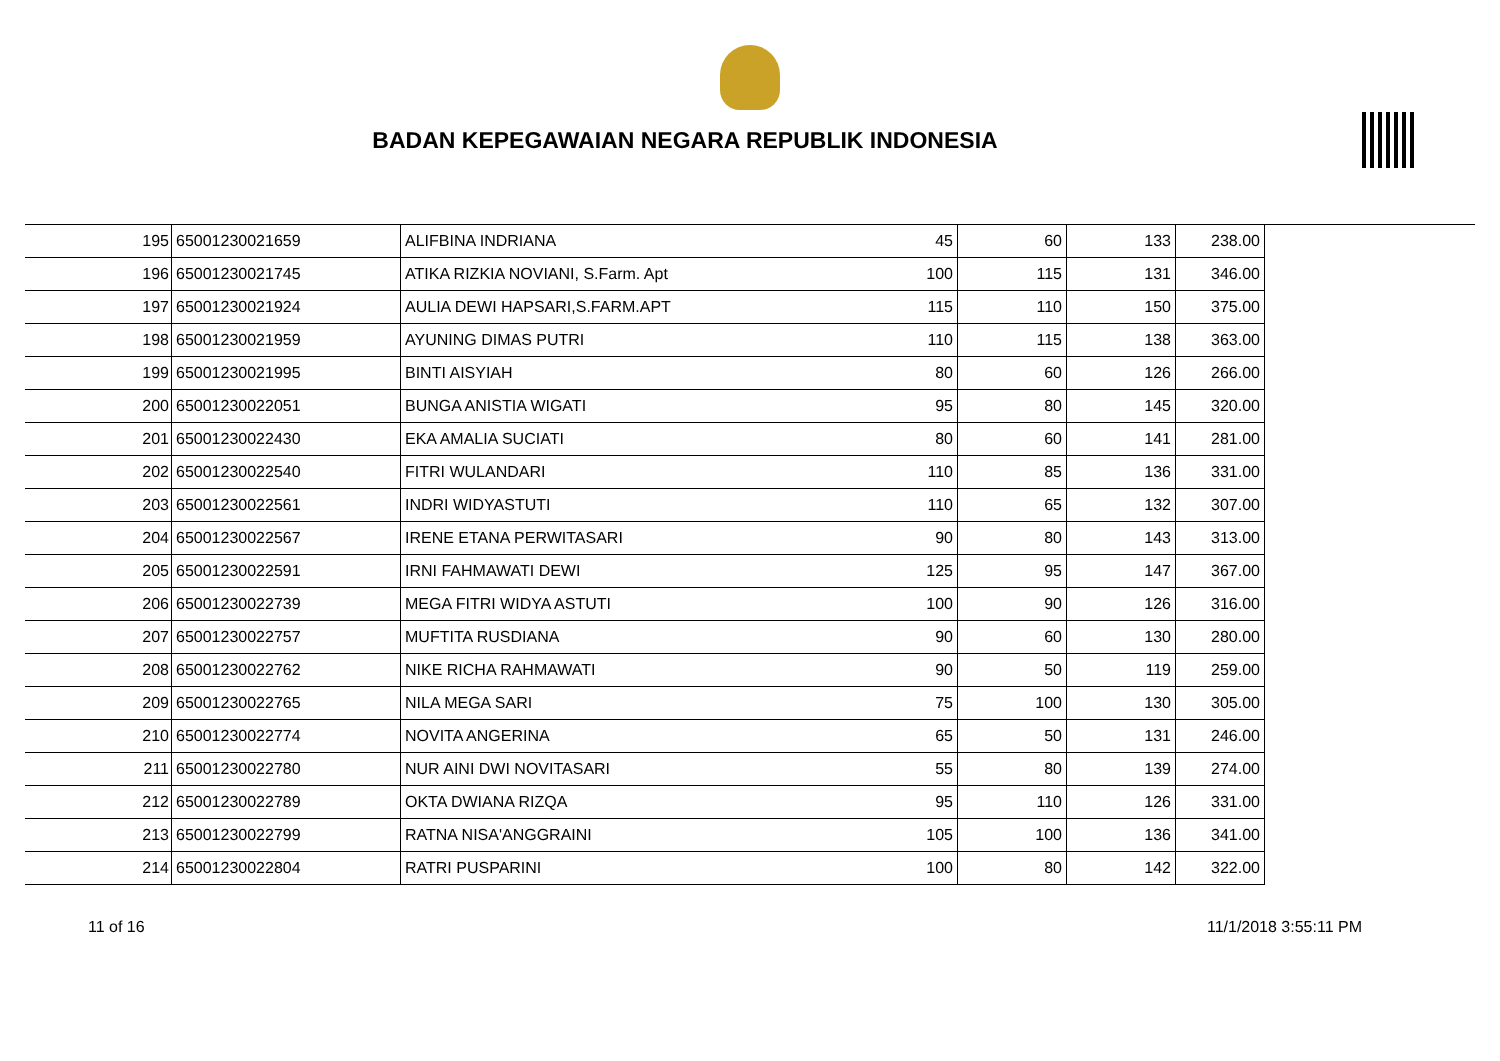BADAN KEPEGAWAIAN NEGARA REPUBLIK INDONESIA
| 195 | 65001230021659 | ALIFBINA INDRIANA | 45 | 60 | 133 | 238.00 |
| 196 | 65001230021745 | ATIKA RIZKIA NOVIANI, S.Farm. Apt | 100 | 115 | 131 | 346.00 |
| 197 | 65001230021924 | AULIA DEWI HAPSARI,S.FARM.APT | 115 | 110 | 150 | 375.00 |
| 198 | 65001230021959 | AYUNING DIMAS PUTRI | 110 | 115 | 138 | 363.00 |
| 199 | 65001230021995 | BINTI AISYIAH | 80 | 60 | 126 | 266.00 |
| 200 | 65001230022051 | BUNGA ANISTIA WIGATI | 95 | 80 | 145 | 320.00 |
| 201 | 65001230022430 | EKA AMALIA SUCIATI | 80 | 60 | 141 | 281.00 |
| 202 | 65001230022540 | FITRI WULANDARI | 110 | 85 | 136 | 331.00 |
| 203 | 65001230022561 | INDRI WIDYASTUTI | 110 | 65 | 132 | 307.00 |
| 204 | 65001230022567 | IRENE ETANA PERWITASARI | 90 | 80 | 143 | 313.00 |
| 205 | 65001230022591 | IRNI FAHMAWATI DEWI | 125 | 95 | 147 | 367.00 |
| 206 | 65001230022739 | MEGA FITRI WIDYA ASTUTI | 100 | 90 | 126 | 316.00 |
| 207 | 65001230022757 | MUFTITA RUSDIANA | 90 | 60 | 130 | 280.00 |
| 208 | 65001230022762 | NIKE RICHA RAHMAWATI | 90 | 50 | 119 | 259.00 |
| 209 | 65001230022765 | NILA MEGA SARI | 75 | 100 | 130 | 305.00 |
| 210 | 65001230022774 | NOVITA ANGERINA | 65 | 50 | 131 | 246.00 |
| 211 | 65001230022780 | NUR AINI DWI NOVITASARI | 55 | 80 | 139 | 274.00 |
| 212 | 65001230022789 | OKTA DWIANA RIZQA | 95 | 110 | 126 | 331.00 |
| 213 | 65001230022799 | RATNA NISA'ANGGRAINI | 105 | 100 | 136 | 341.00 |
| 214 | 65001230022804 | RATRI PUSPARINI | 100 | 80 | 142 | 322.00 |
11 of 16 11/1/2018 3:55:11 PM